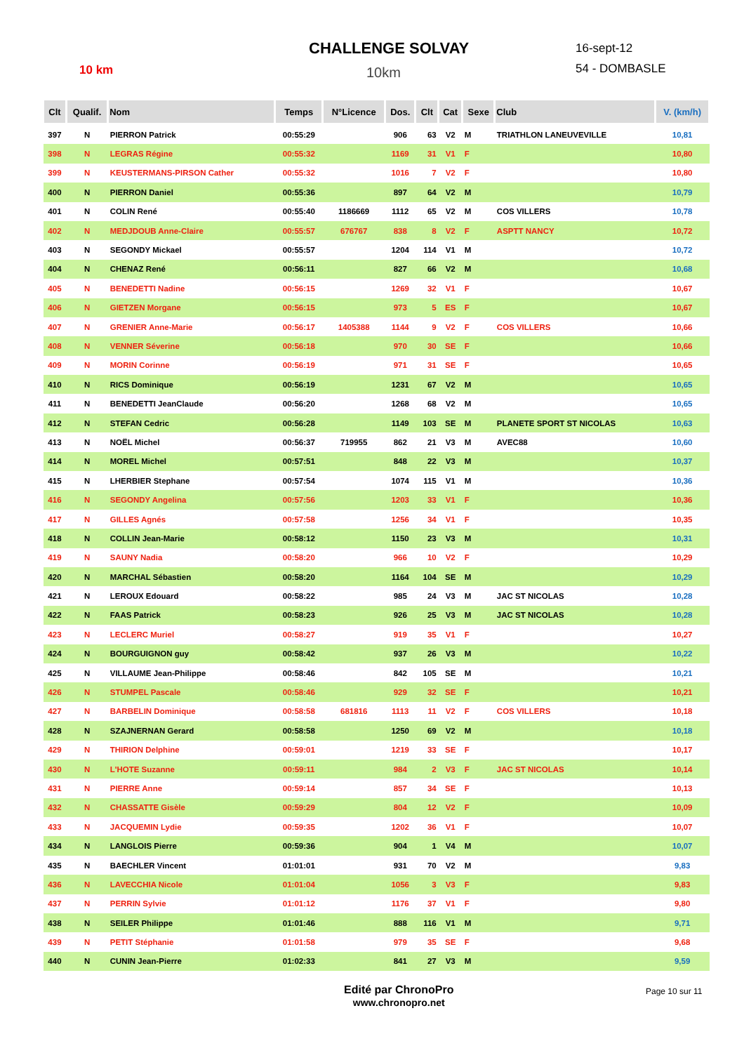CHALLENGE SOLVAY
10km
10 km
16-sept-12
54 - DOMBASLE
| Clt | Qualif. | Nom | Temps | N°Licence | Dos. | Clt | Cat | Sexe | Club | V. (km/h) |
| --- | --- | --- | --- | --- | --- | --- | --- | --- | --- | --- |
| 397 | N | PIERRON Patrick | 00:55:29 | | 906 | 63 | V2 | M | TRIATHLON LANEUVEVILLE | 10,81 |
| 398 | N | LEGRAS Régine | 00:55:32 | | 1169 | 31 | V1 | F | | 10,80 |
| 399 | N | KEUSTERMANS-PIRSON Cather | 00:55:32 | | 1016 | 7 | V2 | F | | 10,80 |
| 400 | N | PIERRON Daniel | 00:55:36 | | 897 | 64 | V2 | M | | 10,79 |
| 401 | N | COLIN René | 00:55:40 | 1186669 | 1112 | 65 | V2 | M | COS VILLERS | 10,78 |
| 402 | N | MEDJDOUB Anne-Claire | 00:55:57 | 676767 | 838 | 8 | V2 | F | ASPTT NANCY | 10,72 |
| 403 | N | SEGONDY Mickael | 00:55:57 | | 1204 | 114 | V1 | M | | 10,72 |
| 404 | N | CHENAZ René | 00:56:11 | | 827 | 66 | V2 | M | | 10,68 |
| 405 | N | BENEDETTI Nadine | 00:56:15 | | 1269 | 32 | V1 | F | | 10,67 |
| 406 | N | GIETZEN Morgane | 00:56:15 | | 973 | 5 | ES | F | | 10,67 |
| 407 | N | GRENIER Anne-Marie | 00:56:17 | 1405388 | 1144 | 9 | V2 | F | COS VILLERS | 10,66 |
| 408 | N | VENNER Séverine | 00:56:18 | | 970 | 30 | SE | F | | 10,66 |
| 409 | N | MORIN Corinne | 00:56:19 | | 971 | 31 | SE | F | | 10,65 |
| 410 | N | RICS Dominique | 00:56:19 | | 1231 | 67 | V2 | M | | 10,65 |
| 411 | N | BENEDETTI JeanClaude | 00:56:20 | | 1268 | 68 | V2 | M | | 10,65 |
| 412 | N | STEFAN Cedric | 00:56:28 | | 1149 | 103 | SE | M | PLANETE SPORT ST NICOLAS | 10,63 |
| 413 | N | NOËL Michel | 00:56:37 | 719955 | 862 | 21 | V3 | M | AVEC88 | 10,60 |
| 414 | N | MOREL Michel | 00:57:51 | | 848 | 22 | V3 | M | | 10,37 |
| 415 | N | LHERBIER Stephane | 00:57:54 | | 1074 | 115 | V1 | M | | 10,36 |
| 416 | N | SEGONDY Angelina | 00:57:56 | | 1203 | 33 | V1 | F | | 10,36 |
| 417 | N | GILLES Agnés | 00:57:58 | | 1256 | 34 | V1 | F | | 10,35 |
| 418 | N | COLLIN Jean-Marie | 00:58:12 | | 1150 | 23 | V3 | M | | 10,31 |
| 419 | N | SAUNY Nadia | 00:58:20 | | 966 | 10 | V2 | F | | 10,29 |
| 420 | N | MARCHAL Sébastien | 00:58:20 | | 1164 | 104 | SE | M | | 10,29 |
| 421 | N | LEROUX Edouard | 00:58:22 | | 985 | 24 | V3 | M | JAC ST NICOLAS | 10,28 |
| 422 | N | FAAS Patrick | 00:58:23 | | 926 | 25 | V3 | M | JAC ST NICOLAS | 10,28 |
| 423 | N | LECLERC Muriel | 00:58:27 | | 919 | 35 | V1 | F | | 10,27 |
| 424 | N | BOURGUIGNON guy | 00:58:42 | | 937 | 26 | V3 | M | | 10,22 |
| 425 | N | VILLAUME Jean-Philippe | 00:58:46 | | 842 | 105 | SE | M | | 10,21 |
| 426 | N | STUMPEL Pascale | 00:58:46 | | 929 | 32 | SE | F | | 10,21 |
| 427 | N | BARBELIN Dominique | 00:58:58 | 681816 | 1113 | 11 | V2 | F | COS VILLERS | 10,18 |
| 428 | N | SZAJNERNAN Gerard | 00:58:58 | | 1250 | 69 | V2 | M | | 10,18 |
| 429 | N | THIRION Delphine | 00:59:01 | | 1219 | 33 | SE | F | | 10,17 |
| 430 | N | L'HOTE Suzanne | 00:59:11 | | 984 | 2 | V3 | F | JAC ST NICOLAS | 10,14 |
| 431 | N | PIERRE Anne | 00:59:14 | | 857 | 34 | SE | F | | 10,13 |
| 432 | N | CHASSATTE Gisèle | 00:59:29 | | 804 | 12 | V2 | F | | 10,09 |
| 433 | N | JACQUEMIN Lydie | 00:59:35 | | 1202 | 36 | V1 | F | | 10,07 |
| 434 | N | LANGLOIS Pierre | 00:59:36 | | 904 | 1 | V4 | M | | 10,07 |
| 435 | N | BAECHLER Vincent | 01:01:01 | | 931 | 70 | V2 | M | | 9,83 |
| 436 | N | LAVECCHIA Nicole | 01:01:04 | | 1056 | 3 | V3 | F | | 9,83 |
| 437 | N | PERRIN Sylvie | 01:01:12 | | 1176 | 37 | V1 | F | | 9,80 |
| 438 | N | SEILER Philippe | 01:01:46 | | 888 | 116 | V1 | M | | 9,71 |
| 439 | N | PETIT Stéphanie | 01:01:58 | | 979 | 35 | SE | F | | 9,68 |
| 440 | N | CUNIN Jean-Pierre | 01:02:33 | | 841 | 27 | V3 | M | | 9,59 |
Edité par ChronoPro
www.chronopro.net
Page 10 sur 11